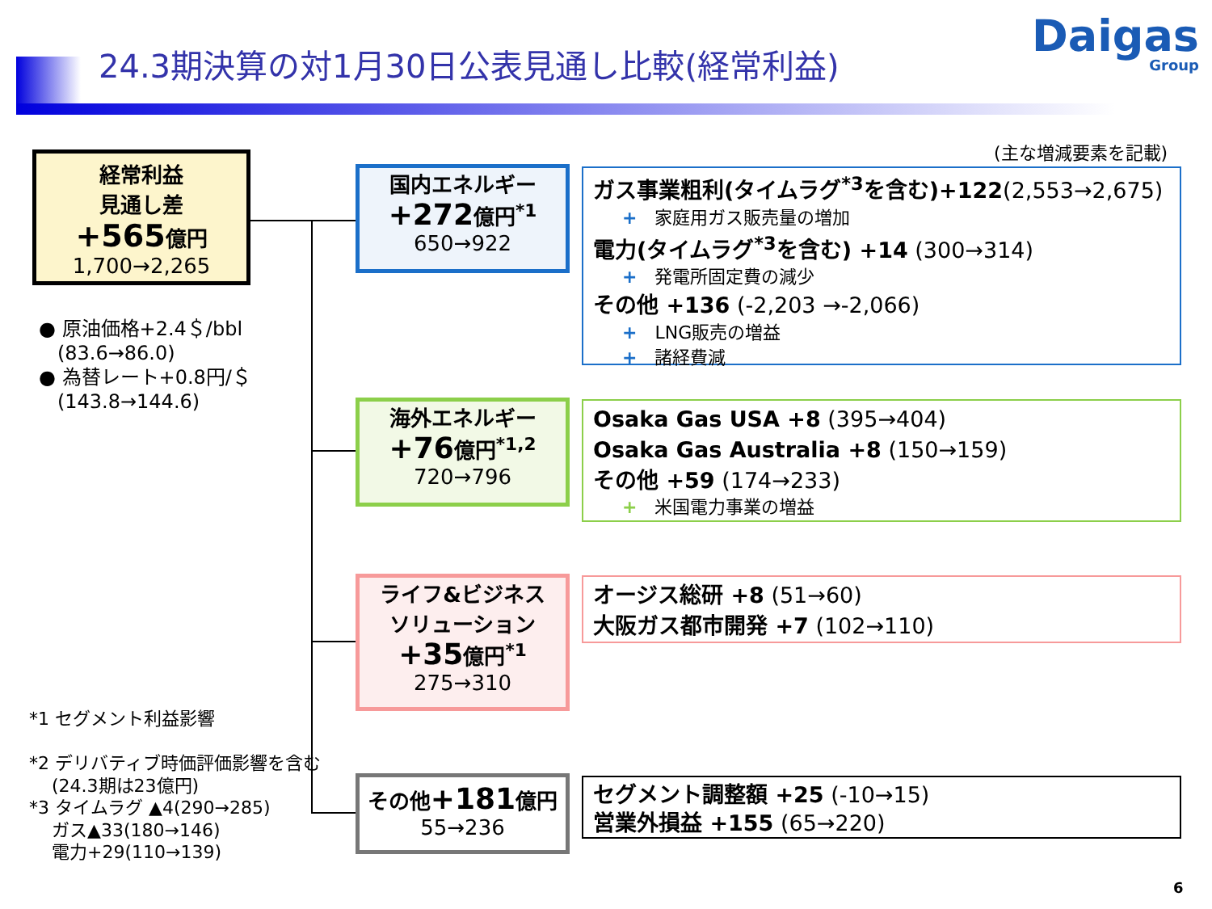24.3期決算の対1月30日公表見通し比較(経常利益)
Daigas
Group
経常利益
見通し差
+565億円
1,700→2,265
● 原油価格+2.4＄/bbl
(83.6→86.0)
● 為替レート+0.8円/＄
(143.8→144.6)
国内エネルギー
+272億円<sup>*1</sup>
650→922
海外エネルギー
+76億円<sup>*1,2</sup>
720→796
ライフ&ビジネス
ソリューション
+35億円<sup>*1</sup>
275→310
その他+181億円
55→236
(主な増減要素を記載)
ガス事業粗利(タイムラグ<sup>*3</sup>を含む)+122(2,553→2,675)
+ 家庭用ガス販売量の増加
電力(タイムラグ<sup>*3</sup>を含む) +14 (300→314)
+ 発電所固定費の減少
その他 +136 (-2,203 →-2,066)
+ LNG販売の増益
+ 諸経費減
Osaka Gas USA +8 (395→404)
Osaka Gas Australia +8 (150→159)
その他 +59 (174→233)
+ 米国電力事業の増益
オージス総研 +8 (51→60)
大阪ガス都市開発 +7 (102→110)
セグメント調整額 +25 (-10→15)
営業外損益 +155 (65→220)
*1 セグメント利益影響
*2 デリバティブ時価評価影響を含む
(24.3期は23億円)
*3 タイムラグ ▲4(290→285)
ガス▲33(180→146)
電力+29(110→139)
6